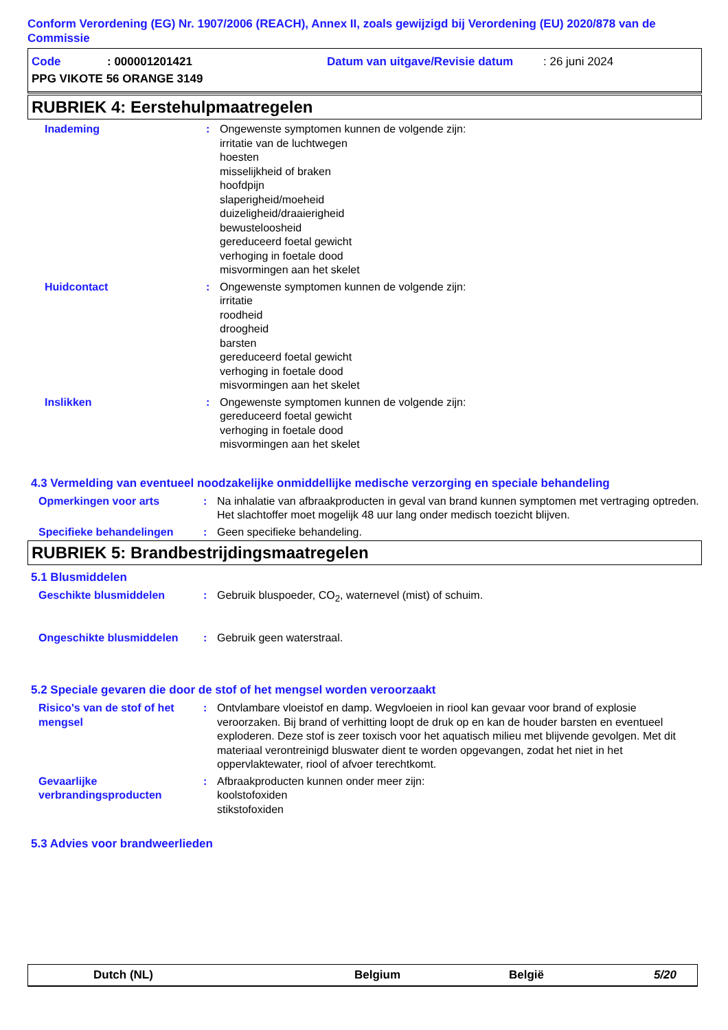Conform Verordening (EG) Nr. 1907/2006 (REACH), Annex II, zoals gewijzigd bij Verordening (EU) 2020/878 van de Commissie
Code: 000001201421 Datum van uitgave/Revisie datum: 26 juni 2024
PPG VIKOTE 56 ORANGE 3149
RUBRIEK 4: Eerstehulpmaatregelen
Inademing : Ongewenste symptomen kunnen de volgende zijn:
irritatie van de luchtwegen
hoesten
misselijkheid of braken
hoofdpijn
slaperigheid/moeheid
duizeligheid/draaierigheid
bewusteloosheid
gereduceerd foetal gewicht
verhoging in foetale dood
misvormingen aan het skelet
Huidcontact : Ongewenste symptomen kunnen de volgende zijn:
irritatie
roodheid
droogheid
barsten
gereduceerd foetal gewicht
verhoging in foetale dood
misvormingen aan het skelet
Inslikken : Ongewenste symptomen kunnen de volgende zijn:
gereduceerd foetal gewicht
verhoging in foetale dood
misvormingen aan het skelet
4.3 Vermelding van eventueel noodzakelijke onmiddellijke medische verzorging en speciale behandeling
Opmerkingen voor arts : Na inhalatie van afbraakproducten in geval van brand kunnen symptomen met vertraging optreden. Het slachtoffer moet mogelijk 48 uur lang onder medisch toezicht blijven.
Specifieke behandelingen : Geen specifieke behandeling.
RUBRIEK 5: Brandbestrijdingsmaatregelen
5.1 Blusmiddelen
Geschikte blusmiddelen : Gebruik bluspoeder, CO<sub>2</sub>, waternevel (mist) of schuim.
Ongeschikte blusmiddelen : Gebruik geen waterstraal.
5.2 Speciale gevaren die door de stof of het mengsel worden veroorzaakt
Risico's van de stof of het mengsel
: Ontvlambare vloeistof en damp. Wegvloeien in riool kan gevaar voor brand of explosie veroorzaken. Bij brand of verhitting loopt de druk op en kan de houder barsten en eventueel exploderen. Deze stof is zeer toxisch voor het aquatisch milieu met blijvende gevolgen. Met dit materiaal verontreinigd bluswater dient te worden opgevangen, zodat het niet in het oppervlaktewater, riool of afvoer terechtkomt.
Gevaarlijke verbrandingsproducten
: Afbraakproducten kunnen onder meer zijn:
koolstofoxiden
stikstofoxiden
5.3 Advies voor brandweerlieden
Dutch (NL) Belgium België 5/20